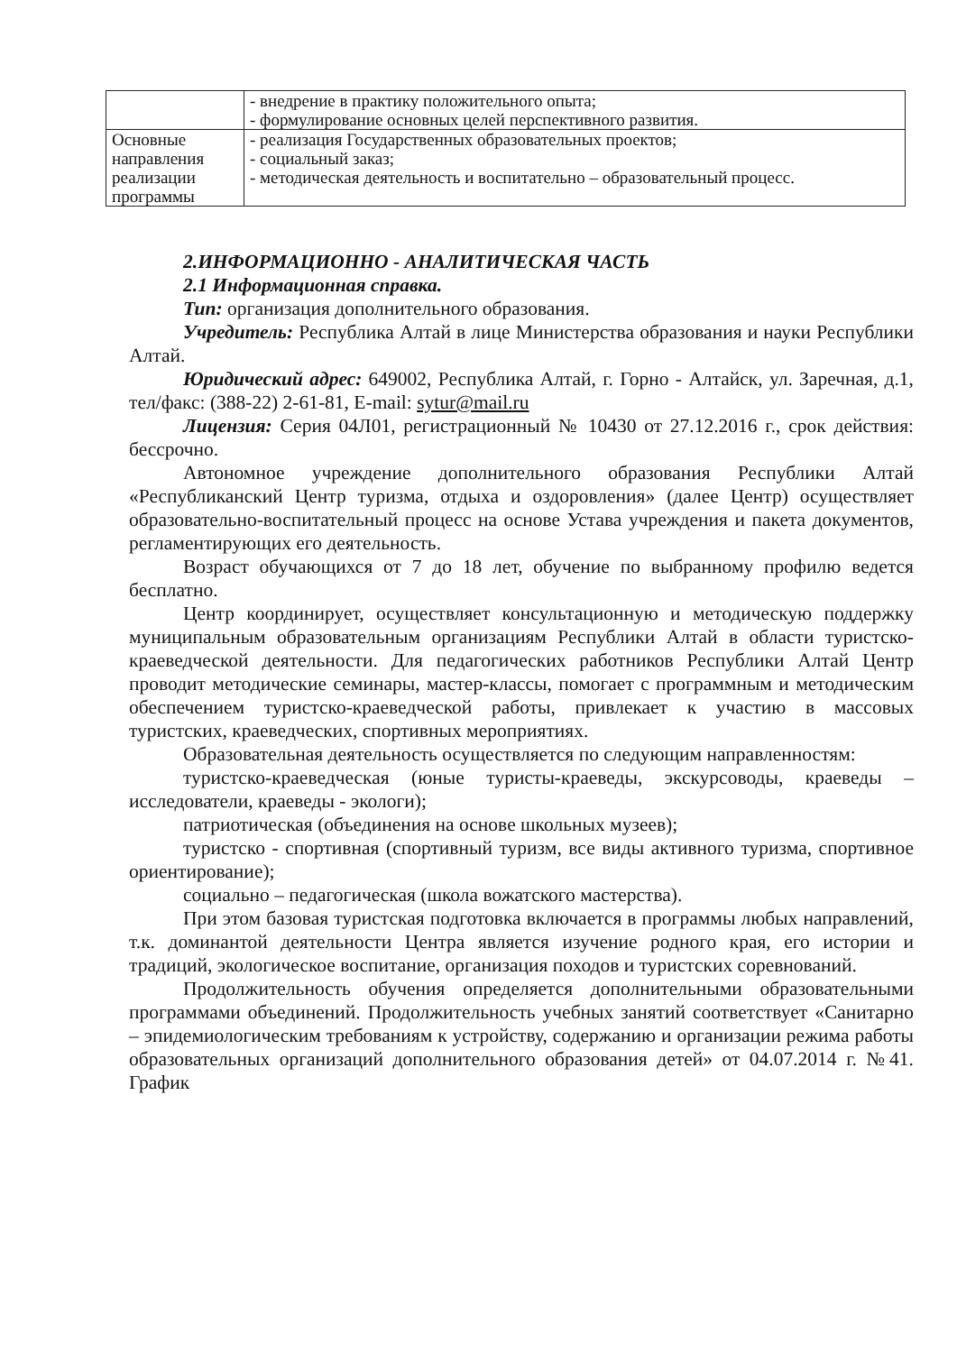| | - внедрение в практику положительного опыта; - формулирование основных целей перспективного развития. |
| Основные направления реализации программы | - реализация Государственных образовательных проектов; - социальный заказ; - методическая деятельность и воспитательно – образовательный процесс. |
2.ИНФОРМАЦИОННО - АНАЛИТИЧЕСКАЯ ЧАСТЬ
2.1 Информационная справка.
Тип: организация дополнительного образования.
Учредитель: Республика Алтай в лице Министерства образования и науки Республики Алтай.
Юридический адрес: 649002, Республика Алтай, г. Горно - Алтайск, ул. Заречная, д.1, тел/факс: (388-22) 2-61-81, E-mail: sytur@mail.ru
Лицензия: Серия 04Л01, регистрационный № 10430 от 27.12.2016 г., срок действия: бессрочно.
Автономное учреждение дополнительного образования Республики Алтай «Республиканский Центр туризма, отдыха и оздоровления» (далее Центр) осуществляет образовательно-воспитательный процесс на основе Устава учреждения и пакета документов, регламентирующих его деятельность.
Возраст обучающихся от 7 до 18 лет, обучение по выбранному профилю ведется бесплатно.
Центр координирует, осуществляет консультационную и методическую поддержку муниципальным образовательным организациям Республики Алтай в области туристско-краеведческой деятельности. Для педагогических работников Республики Алтай Центр проводит методические семинары, мастер-классы, помогает с программным и методическим обеспечением туристско-краеведческой работы, привлекает к участию в массовых туристских, краеведческих, спортивных мероприятиях.
Образовательная деятельность осуществляется по следующим направленностям:
туристско-краеведческая (юные туристы-краеведы, экскурсоводы, краеведы – исследователи, краеведы - экологи);
патриотическая (объединения на основе школьных музеев);
туристско - спортивная (спортивный туризм, все виды активного туризма, спортивное ориентирование);
социально – педагогическая (школа вожатского мастерства).
При этом базовая туристская подготовка включается в программы любых направлений, т.к. доминантой деятельности Центра является изучение родного края, его истории и традиций, экологическое воспитание, организация походов и туристских соревнований.
Продолжительность обучения определяется дополнительными образовательными программами объединений. Продолжительность учебных занятий соответствует «Санитарно – эпидемиологическим требованиям к устройству, содержанию и организации режима работы образовательных организаций дополнительного образования детей» от 04.07.2014 г. №41. График